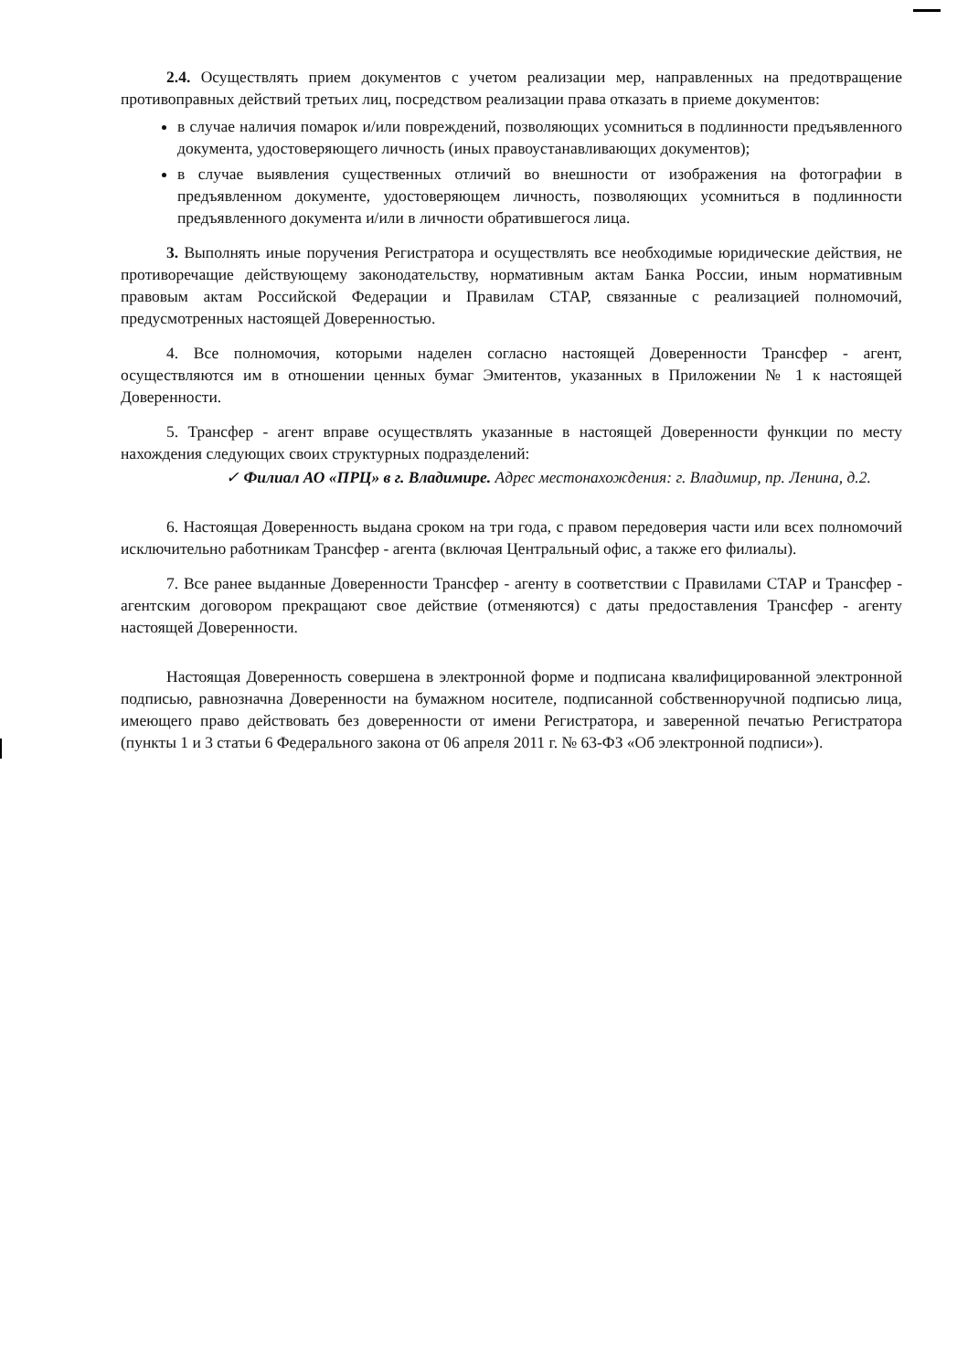2.4. Осуществлять прием документов с учетом реализации мер, направленных на предотвращение противоправных действий третьих лиц, посредством реализации права отказать в приеме документов:
в случае наличия помарок и/или повреждений, позволяющих усомниться в подлинности предъявленного документа, удостоверяющего личность (иных правоустанавливающих документов);
в случае выявления существенных отличий во внешности от изображения на фотографии в предъявленном документе, удостоверяющем личность, позволяющих усомниться в подлинности предъявленного документа и/или в личности обратившегося лица.
3. Выполнять иные поручения Регистратора и осуществлять все необходимые юридические действия, не противоречащие действующему законодательству, нормативным актам Банка России, иным нормативным правовым актам Российской Федерации и Правилам СТАР, связанные с реализацией полномочий, предусмотренных настоящей Доверенностью.
4. Все полномочия, которыми наделен согласно настоящей Доверенности Трансфер - агент, осуществляются им в отношении ценных бумаг Эмитентов, указанных в Приложении № 1 к настоящей Доверенности.
5. Трансфер - агент вправе осуществлять указанные в настоящей Доверенности функции по месту нахождения следующих своих структурных подразделений:
✓ Филиал АО «ПРЦ» в г. Владимире. Адрес местонахождения: г. Владимир, пр. Ленина, д.2.
6. Настоящая Доверенность выдана сроком на три года, с правом передоверия части или всех полномочий исключительно работникам Трансфер - агента (включая Центральный офис, а также его филиалы).
7. Все ранее выданные Доверенности Трансфер - агенту в соответствии с Правилами СТАР и Трансфер - агентским договором прекращают свое действие (отменяются) с даты предоставления Трансфер - агенту настоящей Доверенности.
Настоящая Доверенность совершена в электронной форме и подписана квалифицированной электронной подписью, равнозначна Доверенности на бумажном носителе, подписанной собственноручной подписью лица, имеющего право действовать без доверенности от имени Регистратора, и заверенной печатью Регистратора (пункты 1 и 3 статьи 6 Федерального закона от 06 апреля 2011 г. № 63-ФЗ «Об электронной подписи»).